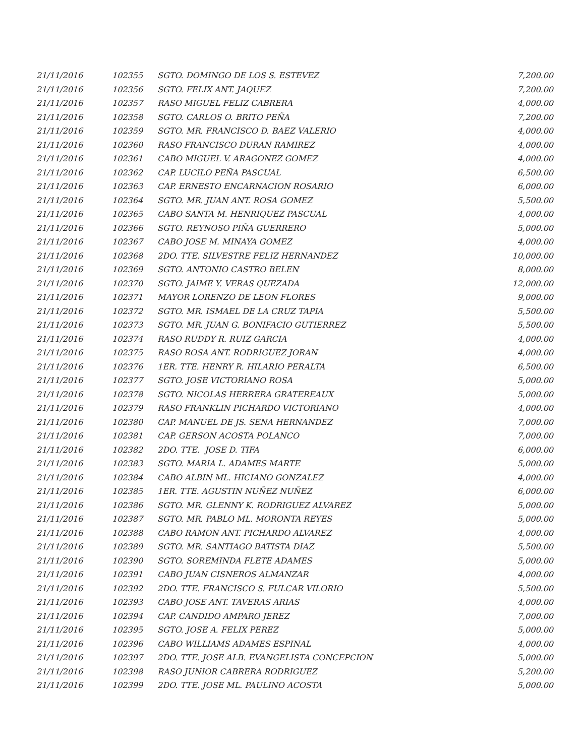| 21/11/2016 | 102355 | SGTO. DOMINGO DE LOS S. ESTEVEZ | 7,200.00 |
| 21/11/2016 | 102356 | SGTO. FELIX ANT. JAQUEZ | 7,200.00 |
| 21/11/2016 | 102357 | RASO MIGUEL FELIZ CABRERA | 4,000.00 |
| 21/11/2016 | 102358 | SGTO. CARLOS O. BRITO PEÑA | 7,200.00 |
| 21/11/2016 | 102359 | SGTO. MR. FRANCISCO D. BAEZ VALERIO | 4,000.00 |
| 21/11/2016 | 102360 | RASO FRANCISCO DURAN RAMIREZ | 4,000.00 |
| 21/11/2016 | 102361 | CABO MIGUEL V. ARAGONEZ GOMEZ | 4,000.00 |
| 21/11/2016 | 102362 | CAP. LUCILO PEÑA PASCUAL | 6,500.00 |
| 21/11/2016 | 102363 | CAP. ERNESTO ENCARNACION ROSARIO | 6,000.00 |
| 21/11/2016 | 102364 | SGTO. MR. JUAN ANT. ROSA GOMEZ | 5,500.00 |
| 21/11/2016 | 102365 | CABO SANTA M. HENRIQUEZ PASCUAL | 4,000.00 |
| 21/11/2016 | 102366 | SGTO. REYNOSO PIÑA GUERRERO | 5,000.00 |
| 21/11/2016 | 102367 | CABO JOSE M. MINAYA GOMEZ | 4,000.00 |
| 21/11/2016 | 102368 | 2DO. TTE. SILVESTRE FELIZ HERNANDEZ | 10,000.00 |
| 21/11/2016 | 102369 | SGTO. ANTONIO CASTRO BELEN | 8,000.00 |
| 21/11/2016 | 102370 | SGTO. JAIME Y. VERAS QUEZADA | 12,000.00 |
| 21/11/2016 | 102371 | MAYOR LORENZO DE LEON FLORES | 9,000.00 |
| 21/11/2016 | 102372 | SGTO. MR. ISMAEL DE LA CRUZ TAPIA | 5,500.00 |
| 21/11/2016 | 102373 | SGTO. MR. JUAN G. BONIFACIO GUTIERREZ | 5,500.00 |
| 21/11/2016 | 102374 | RASO RUDDY R. RUIZ GARCIA | 4,000.00 |
| 21/11/2016 | 102375 | RASO ROSA ANT. RODRIGUEZ JORAN | 4,000.00 |
| 21/11/2016 | 102376 | 1ER. TTE. HENRY R. HILARIO PERALTA | 6,500.00 |
| 21/11/2016 | 102377 | SGTO. JOSE VICTORIANO ROSA | 5,000.00 |
| 21/11/2016 | 102378 | SGTO. NICOLAS HERRERA GRATEREAUX | 5,000.00 |
| 21/11/2016 | 102379 | RASO FRANKLIN PICHARDO VICTORIANO | 4,000.00 |
| 21/11/2016 | 102380 | CAP. MANUEL DE JS. SENA HERNANDEZ | 7,000.00 |
| 21/11/2016 | 102381 | CAP. GERSON ACOSTA POLANCO | 7,000.00 |
| 21/11/2016 | 102382 | 2DO. TTE. JOSE D. TIFA | 6,000.00 |
| 21/11/2016 | 102383 | SGTO. MARIA L. ADAMES MARTE | 5,000.00 |
| 21/11/2016 | 102384 | CABO ALBIN ML. HICIANO GONZALEZ | 4,000.00 |
| 21/11/2016 | 102385 | 1ER. TTE. AGUSTIN NUÑEZ NUÑEZ | 6,000.00 |
| 21/11/2016 | 102386 | SGTO. MR. GLENNY K. RODRIGUEZ ALVAREZ | 5,000.00 |
| 21/11/2016 | 102387 | SGTO. MR. PABLO ML. MORONTA REYES | 5,000.00 |
| 21/11/2016 | 102388 | CABO RAMON ANT. PICHARDO ALVAREZ | 4,000.00 |
| 21/11/2016 | 102389 | SGTO. MR. SANTIAGO BATISTA DIAZ | 5,500.00 |
| 21/11/2016 | 102390 | SGTO. SOREMINDA FLETE ADAMES | 5,000.00 |
| 21/11/2016 | 102391 | CABO JUAN CISNEROS ALMANZAR | 4,000.00 |
| 21/11/2016 | 102392 | 2DO. TTE. FRANCISCO S. FULCAR VILORIO | 5,500.00 |
| 21/11/2016 | 102393 | CABO JOSE ANT. TAVERAS ARIAS | 4,000.00 |
| 21/11/2016 | 102394 | CAP. CANDIDO AMPARO JEREZ | 7,000.00 |
| 21/11/2016 | 102395 | SGTO. JOSE A. FELIX PEREZ | 5,000.00 |
| 21/11/2016 | 102396 | CABO WILLIAMS ADAMES ESPINAL | 4,000.00 |
| 21/11/2016 | 102397 | 2DO. TTE. JOSE ALB. EVANGELISTA CONCEPCION | 5,000.00 |
| 21/11/2016 | 102398 | RASO JUNIOR CABRERA RODRIGUEZ | 5,200.00 |
| 21/11/2016 | 102399 | 2DO. TTE. JOSE ML. PAULINO ACOSTA | 5,000.00 |